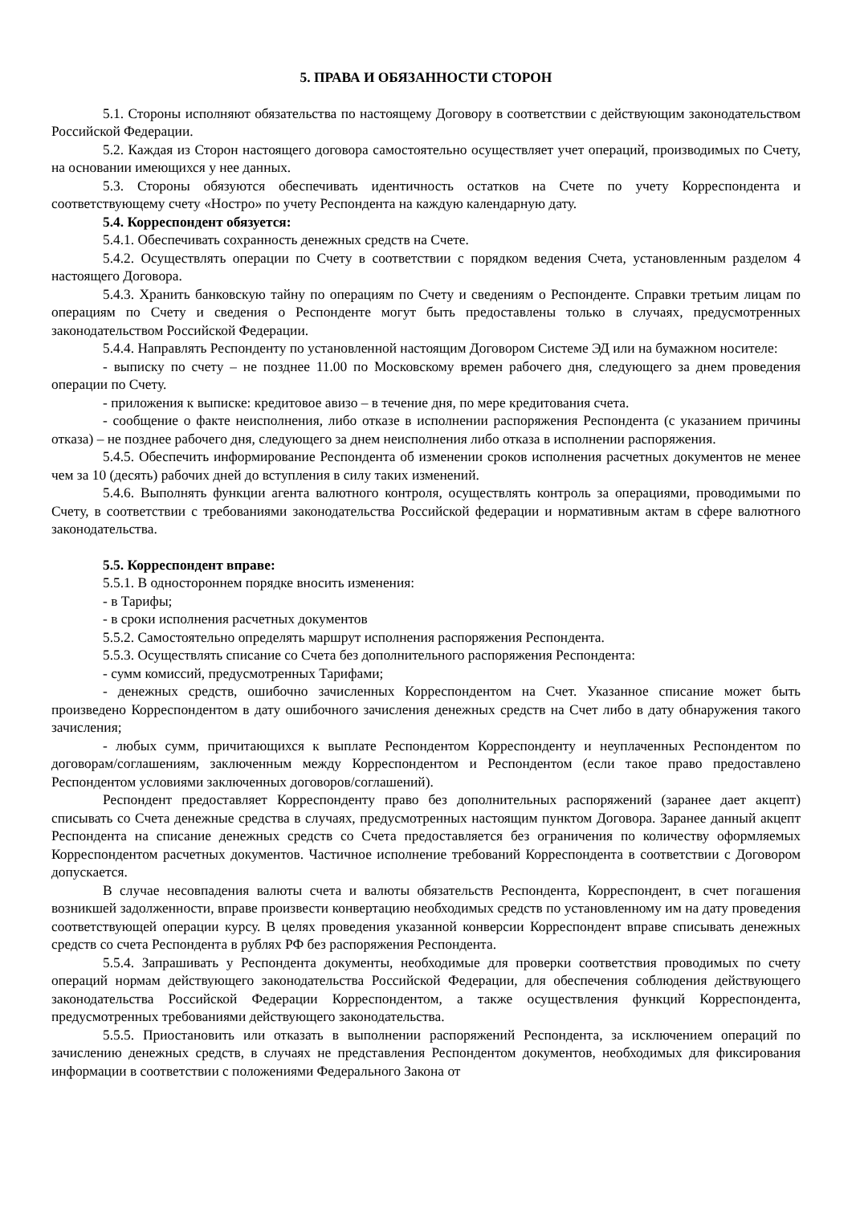5. ПРАВА И ОБЯЗАННОСТИ СТОРОН
5.1. Стороны исполняют обязательства по настоящему Договору в соответствии с действующим законодательством Российской Федерации.
5.2. Каждая из Сторон настоящего договора самостоятельно осуществляет учет операций, производимых по Счету, на основании имеющихся у нее данных.
5.3. Стороны обязуются обеспечивать идентичность остатков на Счете по учету Корреспондента и соответствующему счету «Ностро» по учету Респондента на каждую календарную дату.
5.4. Корреспондент обязуется:
5.4.1. Обеспечивать сохранность денежных средств на Счете.
5.4.2. Осуществлять операции по Счету в соответствии с порядком ведения Счета, установленным разделом 4 настоящего Договора.
5.4.3. Хранить банковскую тайну по операциям по Счету и сведениям о Респонденте. Справки третьим лицам по операциям по Счету и сведения о Респонденте могут быть предоставлены только в случаях, предусмотренных законодательством Российской Федерации.
5.4.4. Направлять Респонденту по установленной настоящим Договором Системе ЭД или на бумажном носителе:
- выписку по счету – не позднее 11.00 по Московскому времен рабочего дня, следующего за днем проведения операции по Счету.
- приложения к выписке: кредитовое авизо – в течение дня, по мере кредитования счета.
- сообщение о факте неисполнения, либо отказе в исполнении распоряжения Респондента (с указанием причины отказа) – не позднее рабочего дня, следующего за днем неисполнения либо отказа в исполнении распоряжения.
5.4.5. Обеспечить информирование Респондента об изменении сроков исполнения расчетных документов не менее чем за 10 (десять) рабочих дней до вступления в силу таких изменений.
5.4.6. Выполнять функции агента валютного контроля, осуществлять контроль за операциями, проводимыми по Счету, в соответствии с требованиями законодательства Российской федерации и нормативным актам в сфере валютного законодательства.
5.5. Корреспондент вправе:
5.5.1. В одностороннем порядке вносить изменения:
- в Тарифы;
- в сроки исполнения расчетных документов
5.5.2. Самостоятельно определять маршрут исполнения распоряжения Респондента.
5.5.3. Осуществлять списание со Счета без дополнительного распоряжения Респондента:
- сумм комиссий, предусмотренных Тарифами;
- денежных средств, ошибочно зачисленных Корреспондентом на Счет. Указанное списание может быть произведено Корреспондентом в дату ошибочного зачисления денежных средств на Счет либо в дату обнаружения такого зачисления;
- любых сумм, причитающихся к выплате Респондентом Корреспонденту и неуплаченных Респондентом по договорам/соглашениям, заключенным между Корреспондентом и Респондентом (если такое право предоставлено Респондентом условиями заключенных договоров/соглашений).
Респондент предоставляет Корреспонденту право без дополнительных распоряжений (заранее дает акцепт) списывать со Счета денежные средства в случаях, предусмотренных настоящим пунктом Договора. Заранее данный акцепт Респондента на списание денежных средств со Счета предоставляется без ограничения по количеству оформляемых Корреспондентом расчетных документов. Частичное исполнение требований Корреспондента в соответствии с Договором допускается.
В случае несовпадения валюты счета и валюты обязательств Респондента, Корреспондент, в счет погашения возникшей задолженности, вправе произвести конвертацию необходимых средств по установленному им на дату проведения соответствующей операции курсу. В целях проведения указанной конверсии Корреспондент вправе списывать денежных средств со счета Респондента в рублях РФ без распоряжения Респондента.
5.5.4. Запрашивать у Респондента документы, необходимые для проверки соответствия проводимых по счету операций нормам действующего законодательства Российской Федерации, для обеспечения соблюдения действующего законодательства Российской Федерации Корреспондентом, а также осуществления функций Корреспондента, предусмотренных требованиями действующего законодательства.
5.5.5. Приостановить или отказать в выполнении распоряжений Респондента, за исключением операций по зачислению денежных средств, в случаях не представления Респондентом документов, необходимых для фиксирования информации в соответствии с положениями Федерального Закона от